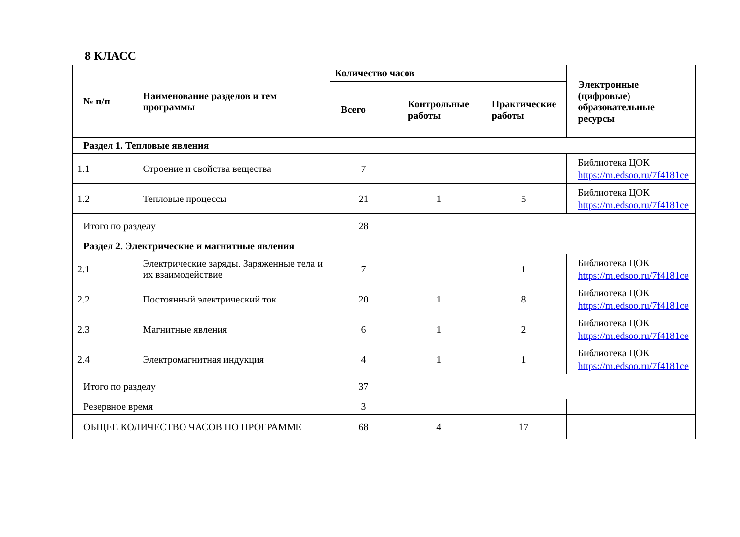8 КЛАСС
| № п/п | Наименование разделов и тем программы | Количество часов | | | Электронные (цифровые) образовательные ресурсы |
| --- | --- | --- | --- | --- | --- |
| | | Всего | Контрольные работы | Практические работы | |
| Раздел 1. Тепловые явления | | | | | |
| 1.1 | Строение и свойства вещества | 7 | | | Библиотека ЦОК https://m.edsoo.ru/7f4181ce |
| 1.2 | Тепловые процессы | 21 | 1 | 5 | Библиотека ЦОК https://m.edsoo.ru/7f4181ce |
| Итого по разделу | | 28 | | | |
| Раздел 2. Электрические и магнитные явления | | | | | |
| 2.1 | Электрические заряды. Заряженные тела и их взаимодействие | 7 | | 1 | Библиотека ЦОК https://m.edsoo.ru/7f4181ce |
| 2.2 | Постоянный электрический ток | 20 | 1 | 8 | Библиотека ЦОК https://m.edsoo.ru/7f4181ce |
| 2.3 | Магнитные явления | 6 | 1 | 2 | Библиотека ЦОК https://m.edsoo.ru/7f4181ce |
| 2.4 | Электромагнитная индукция | 4 | 1 | 1 | Библиотека ЦОК https://m.edsoo.ru/7f4181ce |
| Итого по разделу | | 37 | | | |
| Резервное время | | 3 | | | |
| ОБЩЕЕ КОЛИЧЕСТВО ЧАСОВ ПО ПРОГРАММЕ | | 68 | 4 | 17 | |